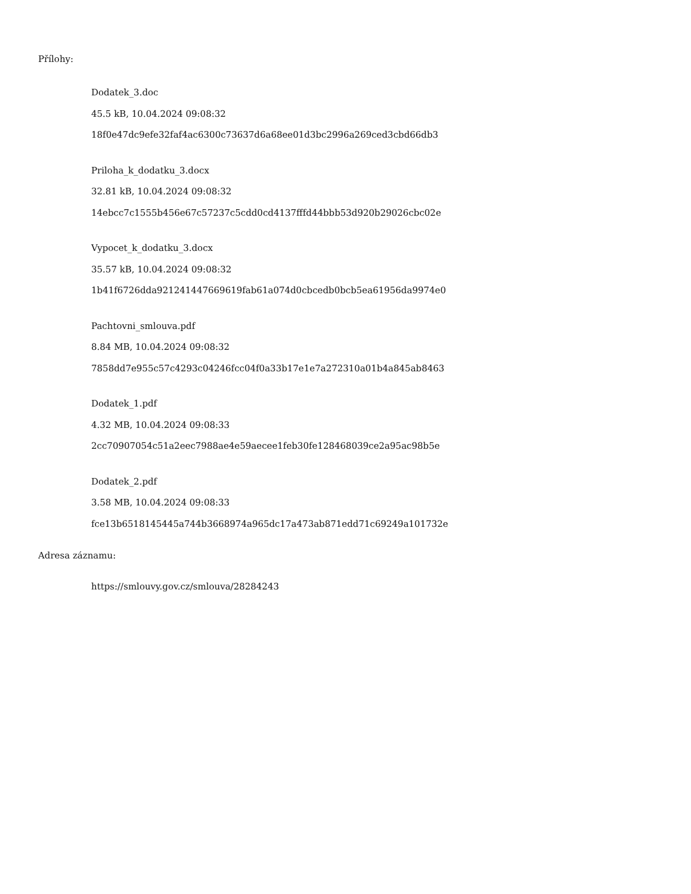Přílohy:
Dodatek_3.doc
45.5 kB, 10.04.2024 09:08:32
18f0e47dc9efe32faf4ac6300c73637d6a68ee01d3bc2996a269ced3cbd66db3
Priloha_k_dodatku_3.docx
32.81 kB, 10.04.2024 09:08:32
14ebcc7c1555b456e67c57237c5cdd0cd4137fffd44bbb53d920b29026cbc02e
Vypocet_k_dodatku_3.docx
35.57 kB, 10.04.2024 09:08:32
1b41f6726dda921241447669619fab61a074d0cbcedb0bcb5ea61956da9974e0
Pachtovni_smlouva.pdf
8.84 MB, 10.04.2024 09:08:32
7858dd7e955c57c4293c04246fcc04f0a33b17e1e7a272310a01b4a845ab8463
Dodatek_1.pdf
4.32 MB, 10.04.2024 09:08:33
2cc70907054c51a2eec7988ae4e59aecee1feb30fe128468039ce2a95ac98b5e
Dodatek_2.pdf
3.58 MB, 10.04.2024 09:08:33
fce13b6518145445a744b3668974a965dc17a473ab871edd71c69249a101732e
Adresa záznamu:
https://smlouvy.gov.cz/smlouva/28284243